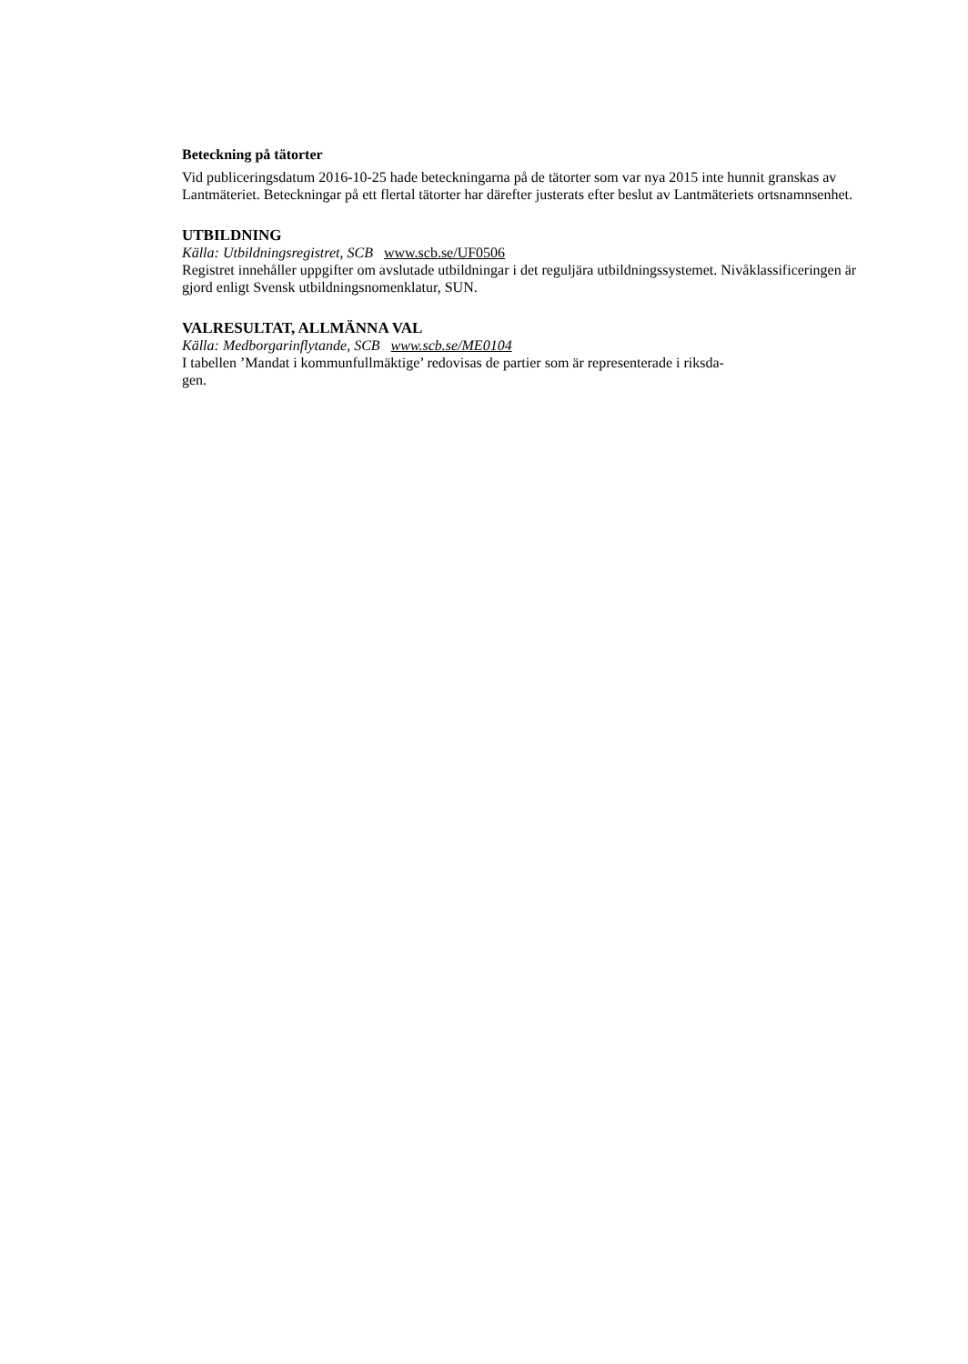Beteckning på tätorter
Vid publiceringsdatum 2016-10-25 hade beteckningarna på de tätorter som var nya 2015 inte hunnit granskas av Lantmäteriet. Beteckningar på ett flertal tätorter har därefter justerats efter beslut av Lantmäteriets ortsnamnsenhet.
UTBILDNING
Källa: Utbildningsregistret, SCB www.scb.se/UF0506
Registret innehåller uppgifter om avslutade utbildningar i det reguljära utbildningssystemet. Nivåklassificeringen är gjord enligt Svensk utbildningsnomenklatur, SUN.
VALRESULTAT, ALLMÄNNA VAL
Källa: Medborgarinflytande, SCB www.scb.se/ME0104
I tabellen ’Mandat i kommunfullmäktige’ redovisas de partier som är representerade i riksda-
gen.